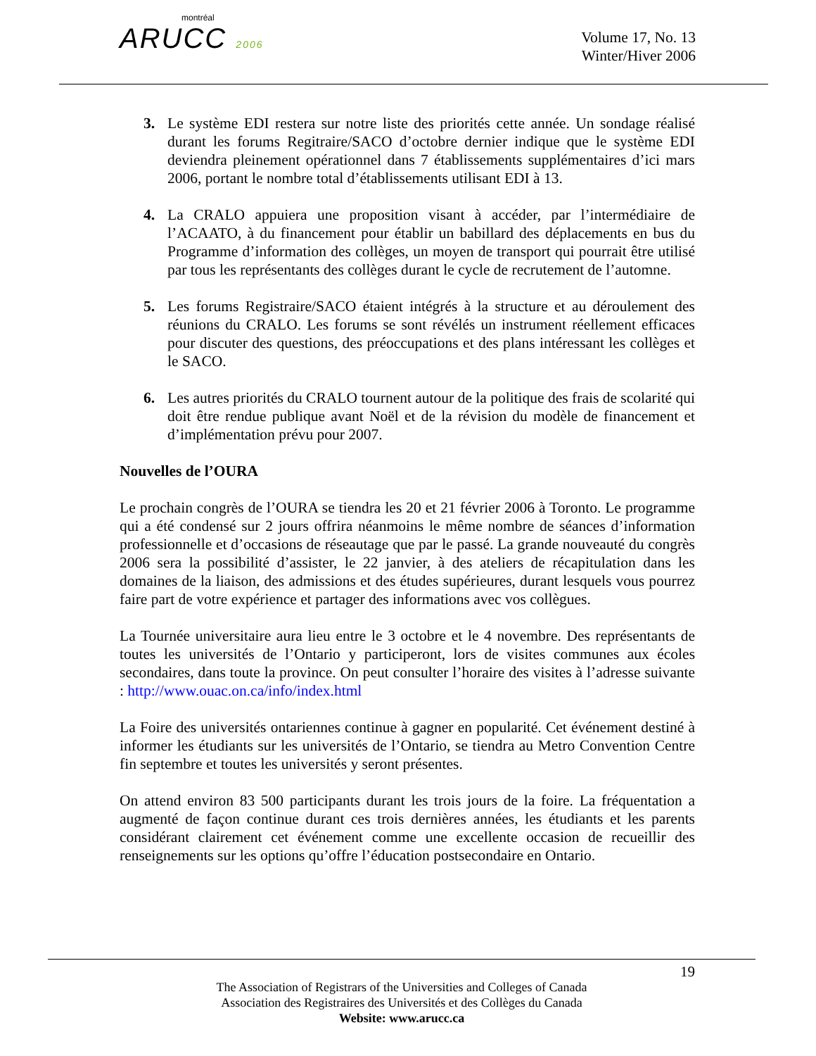montréal
ARUCC 2006
Volume 17, No. 13
Winter/Hiver 2006
3. Le système EDI restera sur notre liste des priorités cette année. Un sondage réalisé durant les forums Regitraire/SACO d’octobre dernier indique que le système EDI deviendra pleinement opérationnel dans 7 établissements supplémentaires d’ici mars 2006, portant le nombre total d’établissements utilisant EDI à 13.
4. La CRALO appuiera une proposition visant à accéder, par l’intermédiaire de l’ACAATO, à du financement pour établir un babillard des déplacements en bus du Programme d’information des collèges, un moyen de transport qui pourrait être utilisé par tous les représentants des collèges durant le cycle de recrutement de l’automne.
5. Les forums Registraire/SACO étaient intégrés à la structure et au déroulement des réunions du CRALO. Les forums se sont révélés un instrument réellement efficaces pour discuter des questions, des préoccupations et des plans intéressant les collèges et le SACO.
6. Les autres priorités du CRALO tournent autour de la politique des frais de scolarité qui doit être rendue publique avant Noël et de la révision du modèle de financement et d’implémentation prévu pour 2007.
Nouvelles de l’OURA
Le prochain congrès de l’OURA se tiendra les 20 et 21 février 2006 à Toronto. Le programme qui a été condensé sur 2 jours offrira néanmoins le même nombre de séances d’information professionnelle et d’occasions de réseautage que par le passé. La grande nouveauté du congrès 2006 sera la possibilité d’assister, le 22 janvier, à des ateliers de récapitulation dans les domaines de la liaison, des admissions et des études supérieures, durant lesquels vous pourrez faire part de votre expérience et partager des informations avec vos collègues.
La Tournée universitaire aura lieu entre le 3 octobre et le 4 novembre. Des représentants de toutes les universités de l’Ontario y participeront, lors de visites communes aux écoles secondaires, dans toute la province. On peut consulter l’horaire des visites à l’adresse suivante : http://www.ouac.on.ca/info/index.html
La Foire des universités ontariennes continue à gagner en popularité. Cet événement destiné à informer les étudiants sur les universités de l’Ontario, se tiendra au Metro Convention Centre fin septembre et toutes les universités y seront présentes.
On attend environ 83 500 participants durant les trois jours de la foire. La fréquentation a augmenté de façon continue durant ces trois dernières années, les étudiants et les parents considérant clairement cet événement comme une excellente occasion de recueillir des renseignements sur les options qu’offre l’éducation postsecondaire en Ontario.
19
The Association of Registrars of the Universities and Colleges of Canada
Association des Registraires des Universités et des Collèges du Canada
Website: www.arucc.ca